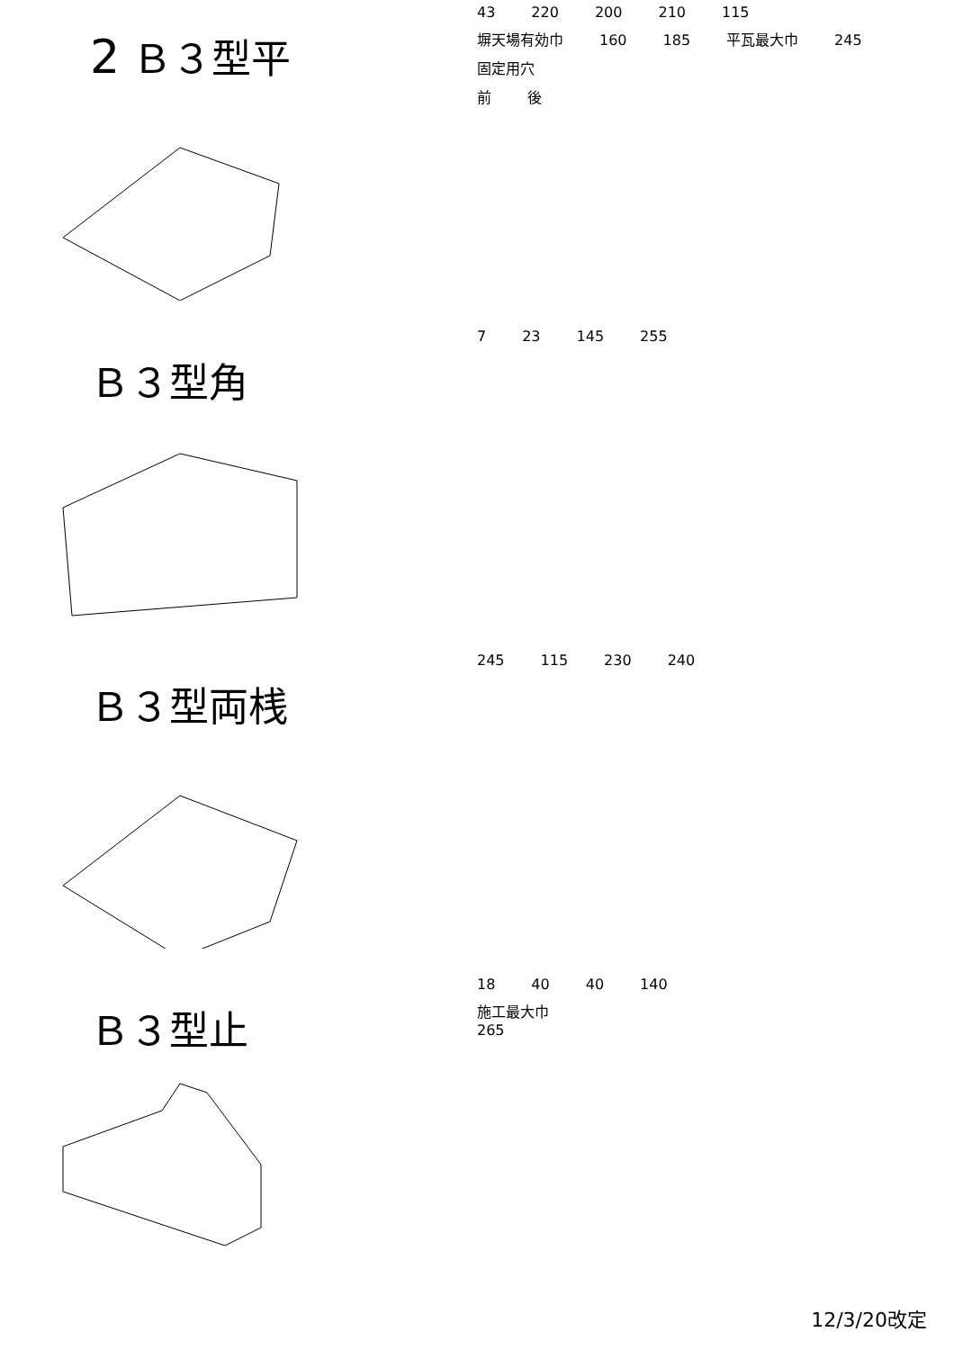2 Ｂ３型平
43 220 200 210 115
塀天場有効巾 160 185 平瓦最大巾 245 固定用穴
前 後
Ｂ３型角
7 23 145 255
Ｂ３型両桟
245 115 230 240
Ｂ３型止
18 40 40 140
施工最大巾
265
12/3/20改定